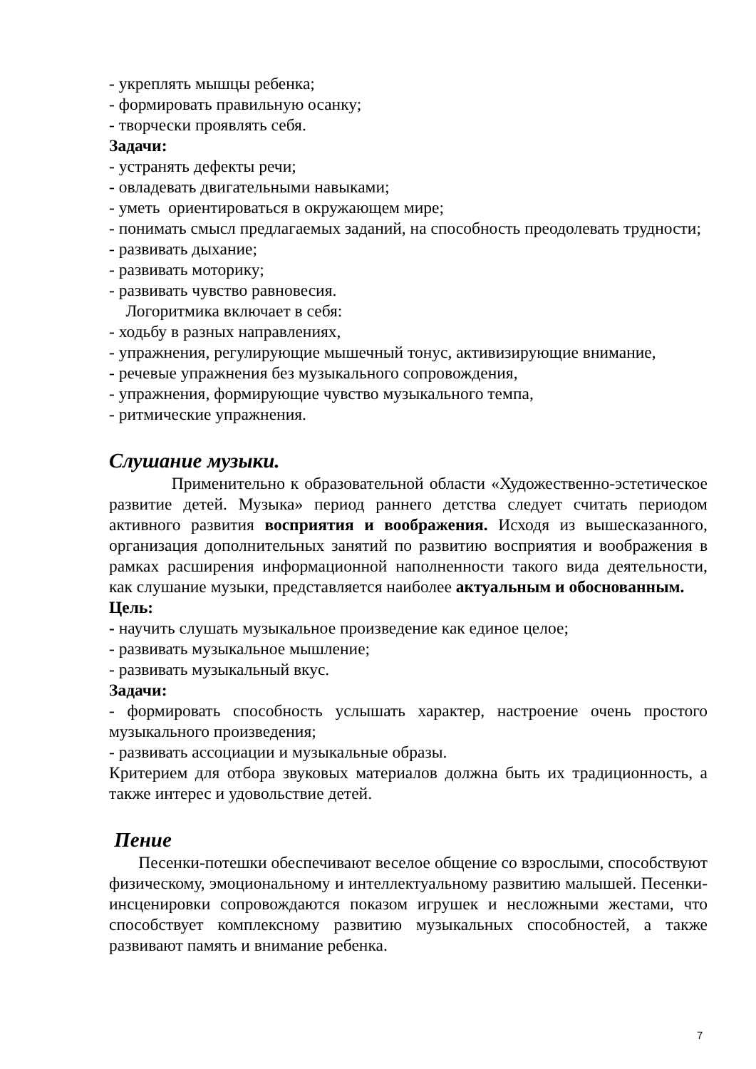- укреплять мышцы ребенка;
- формировать правильную осанку;
- творчески проявлять себя.
Задачи:
- устранять дефекты речи;
- овладевать двигательными навыками;
- уметь ориентироваться в окружающем мире;
- понимать смысл предлагаемых заданий, на способность преодолевать трудности;
- развивать дыхание;
- развивать моторику;
- развивать чувство равновесия.
Логоритмика включает в себя:
- ходьбу в разных направлениях,
- упражнения, регулирующие мышечный тонус, активизирующие внимание,
- речевые упражнения без музыкального сопровождения,
- упражнения, формирующие чувство музыкального темпа,
- ритмические упражнения.
Слушание музыки.
Применительно к образовательной области «Художественно-эстетическое развитие детей. Музыка» период раннего детства следует считать периодом активного развития восприятия и воображения. Исходя из вышесказанного, организация дополнительных занятий по развитию восприятия и воображения в рамках расширения информационной наполненности такого вида деятельности, как слушание музыки, представляется наиболее актуальным и обоснованным.
Цель:
- научить слушать музыкальное произведение как единое целое;
- развивать музыкальное мышление;
- развивать музыкальный вкус.
Задачи:
- формировать способность услышать характер, настроение очень простого музыкального произведения;
- развивать ассоциации и музыкальные образы.
Критерием для отбора звуковых материалов должна быть их традиционность, а также интерес и удовольствие детей.
Пение
Песенки-потешки обеспечивают веселое общение со взрослыми, способствуют физическому, эмоциональному и интеллектуальному развитию малышей. Песенки-инсценировки сопровождаются показом игрушек и несложными жестами, что способствует комплексному развитию музыкальных способностей, а также развивают память и внимание ребенка.
7